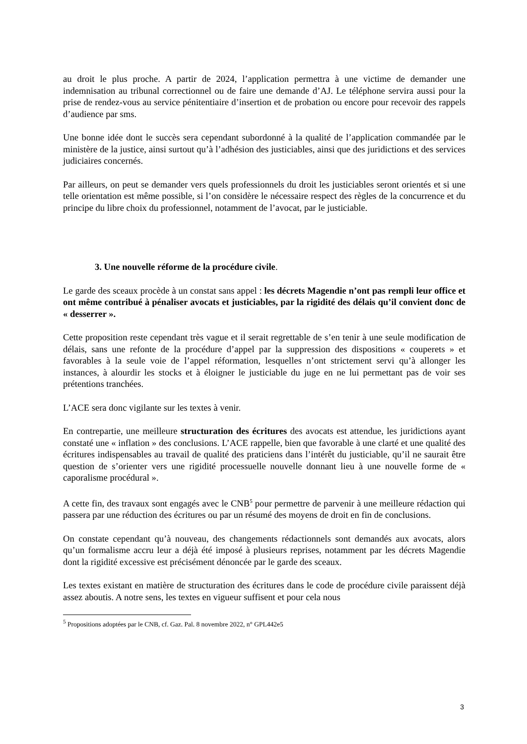au droit le plus proche. A partir de 2024, l’application permettra à une victime de demander une indemnisation au tribunal correctionnel ou de faire une demande d’AJ. Le téléphone servira aussi pour la prise de rendez-vous au service pénitentiaire d’insertion et de probation ou encore pour recevoir des rappels d’audience par sms.
Une bonne idée dont le succès sera cependant subordonné à la qualité de l’application commandée par le ministère de la justice, ainsi surtout qu’à l’adhésion des justiciables, ainsi que des juridictions et des services judiciaires concernés.
Par ailleurs, on peut se demander vers quels professionnels du droit les justiciables seront orientés et si une telle orientation est même possible, si l’on considère le nécessaire respect des règles de la concurrence et du principe du libre choix du professionnel, notamment de l’avocat, par le justiciable.
3. Une nouvelle réforme de la procédure civile.
Le garde des sceaux procède à un constat sans appel : les décrets Magendie n’ont pas rempli leur office et ont même contribué à pénaliser avocats et justiciables, par la rigidité des délais qu’il convient donc de « desserrer ».
Cette proposition reste cependant très vague et il serait regrettable de s’en tenir à une seule modification de délais, sans une refonte de la procédure d’appel par la suppression des dispositions « couperets » et favorables à la seule voie de l’appel réformation, lesquelles n’ont strictement servi qu’à allonger les instances, à alourdir les stocks et à éloigner le justiciable du juge en ne lui permettant pas de voir ses prétentions tranchées.
L’ACE sera donc vigilante sur les textes à venir.
En contrepartie, une meilleure structuration des écritures des avocats est attendue, les juridictions ayant constaté une « inflation » des conclusions. L’ACE rappelle, bien que favorable à une clarté et une qualité des écritures indispensables au travail de qualité des praticiens dans l’intérêt du justiciable, qu’il ne saurait être question de s’orienter vers une rigidité processuelle nouvelle donnant lieu à une nouvelle forme de « caporalisme procédural ».
A cette fin, des travaux sont engagés avec le CNB<sup>5</sup> pour permettre de parvenir à une meilleure rédaction qui passera par une réduction des écritures ou par un résumé des moyens de droit en fin de conclusions.
On constate cependant qu’à nouveau, des changements rédactionnels sont demandés aux avocats, alors qu’un formalisme accru leur a déjà été imposé à plusieurs reprises, notamment par les décrets Magendie dont la rigidité excessive est précisément dénoncée par le garde des sceaux.
Les textes existant en matière de structuration des écritures dans le code de procédure civile paraissent déjà assez aboutis. A notre sens, les textes en vigueur suffisent et pour cela nous
<sup>5</sup> Propositions adoptées par le CNB, cf. Gaz. Pal. 8 novembre 2022, n° GPL442e5
3